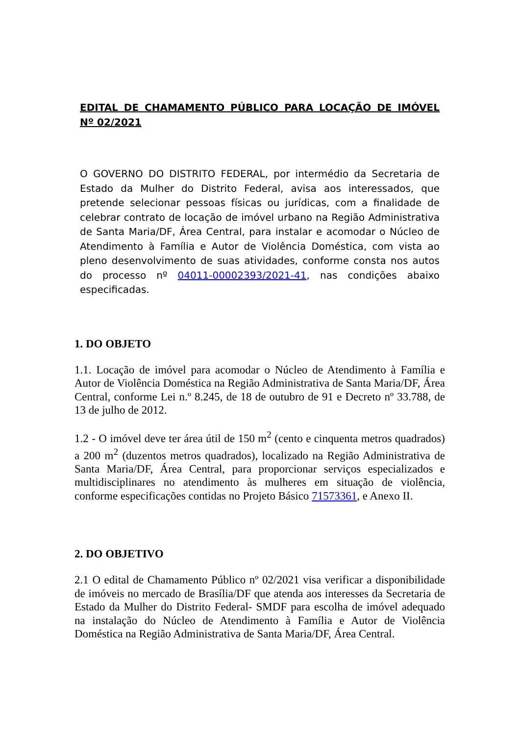EDITAL DE CHAMAMENTO PÚBLICO PARA LOCAÇÃO DE IMÓVEL Nº 02/2021
O GOVERNO DO DISTRITO FEDERAL, por intermédio da Secretaria de Estado da Mulher do Distrito Federal, avisa aos interessados, que pretende selecionar pessoas físicas ou jurídicas, com a finalidade de celebrar contrato de locação de imóvel urbano na Região Administrativa de Santa Maria/DF, Área Central, para instalar e acomodar o Núcleo de Atendimento à Família e Autor de Violência Doméstica, com vista ao pleno desenvolvimento de suas atividades, conforme consta nos autos do processo nº 04011-00002393/2021-41, nas condições abaixo especificadas.
1. DO OBJETO
1.1. Locação de imóvel para acomodar o Núcleo de Atendimento à Família e Autor de Violência Doméstica na Região Administrativa de Santa Maria/DF, Área Central, conforme Lei n.º 8.245, de 18 de outubro de 91 e Decreto nº 33.788, de 13 de julho de 2012.
1.2 - O imóvel deve ter área útil de 150 m<sup>2</sup> (cento e cinquenta metros quadrados) a 200 m<sup>2</sup> (duzentos metros quadrados), localizado na Região Administrativa de Santa Maria/DF, Área Central, para proporcionar serviços especializados e multidisciplinares no atendimento às mulheres em situação de violência, conforme especificações contidas no Projeto Básico 71573361, e Anexo II.
2. DO OBJETIVO
2.1 O edital de Chamamento Público nº 02/2021 visa verificar a disponibilidade de imóveis no mercado de Brasília/DF que atenda aos interesses da Secretaria de Estado da Mulher do Distrito Federal- SMDF para escolha de imóvel adequado na instalação do Núcleo de Atendimento à Família e Autor de Violência Doméstica na Região Administrativa de Santa Maria/DF, Área Central.